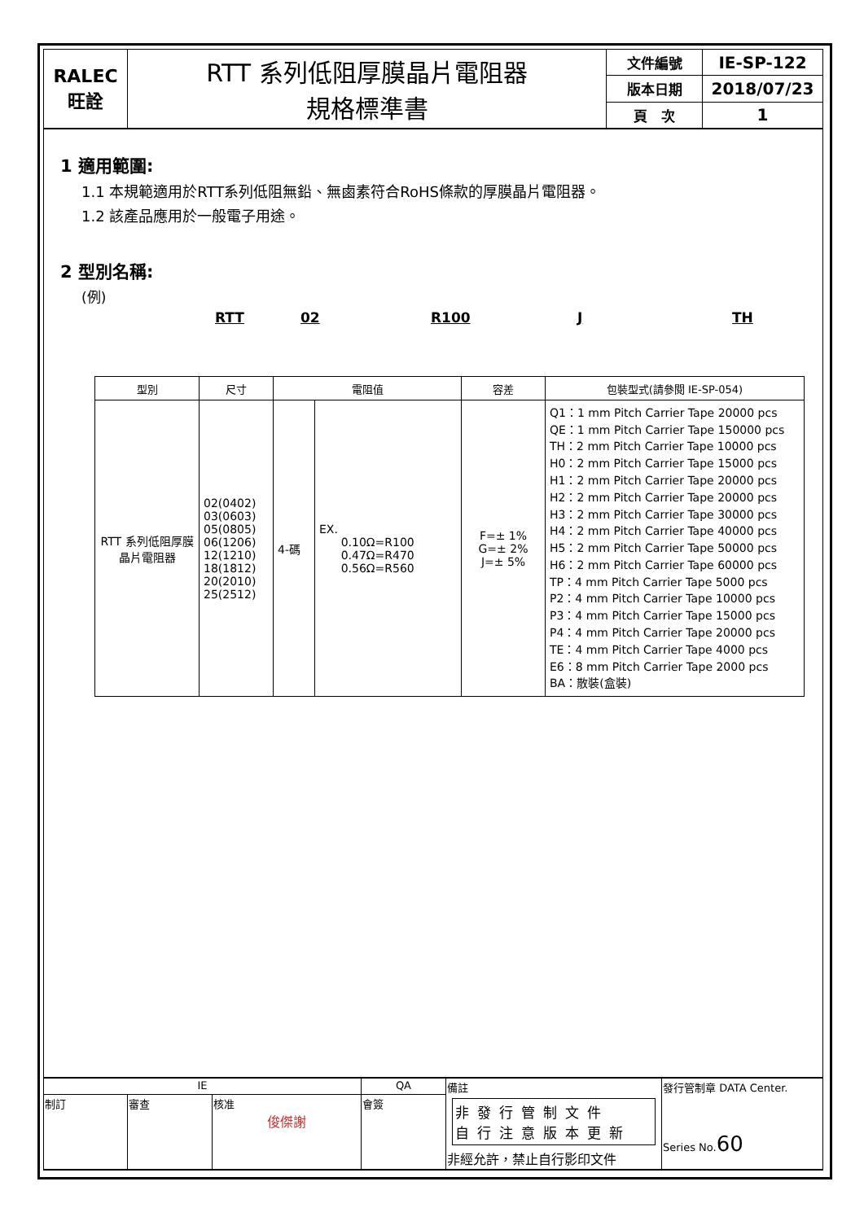| RALEC 旺詮 | RTT 系列低阻厚膜晶片電阻器 規格標準書 | 文件編號 | IE-SP-122 |
| | | 版本日期 | 2018/07/23 |
| | | 頁 次 | 1 |
1 適用範圍:
1.1 本規範適用於RTT系列低阻無鉛、無鹵素符合RoHS條款的厚膜晶片電阻器。
1.2 該產品應用於一般電子用途。
2 型別名稱:
(例)
RTT 02 R100 J TH
| 型別 | 尺寸 | 電阻值 | | 容差 | 包裝型式(請參閱 IE-SP-054) |
| --- | --- | --- | --- | --- | --- |
| RTT 系列低阻厚膜晶片電阻器 | 02(0402) 03(0603) 05(0805) 06(1206) 12(1210) 18(1812) 20(2010) 25(2512) | 4-碼 | EX. 0.10Ω=R100 0.47Ω=R470 0.56Ω=R560 | F=± 1% G=± 2% J=± 5% | Q1：1 mm Pitch Carrier Tape 20000 pcs QE：1 mm Pitch Carrier Tape 150000 pcs TH：2 mm Pitch Carrier Tape 10000 pcs H0：2 mm Pitch Carrier Tape 15000 pcs H1：2 mm Pitch Carrier Tape 20000 pcs H2：2 mm Pitch Carrier Tape 20000 pcs H3：2 mm Pitch Carrier Tape 30000 pcs H4：2 mm Pitch Carrier Tape 40000 pcs H5：2 mm Pitch Carrier Tape 50000 pcs H6：2 mm Pitch Carrier Tape 60000 pcs TP：4 mm Pitch Carrier Tape 5000 pcs P2：4 mm Pitch Carrier Tape 10000 pcs P3：4 mm Pitch Carrier Tape 15000 pcs P4：4 mm Pitch Carrier Tape 20000 pcs TE：4 mm Pitch Carrier Tape 4000 pcs E6：8 mm Pitch Carrier Tape 2000 pcs BA：散裝(盒裝) |
| IE | | | QA | 備註 非發行管制文件 自行注意版本更新 非經允許，禁止自行影印文件 | 發行管制章 DATA Center. Series No. 60 |
| 制訂 | 審查 | 核准 俊傑謝 | 會簽 | | |